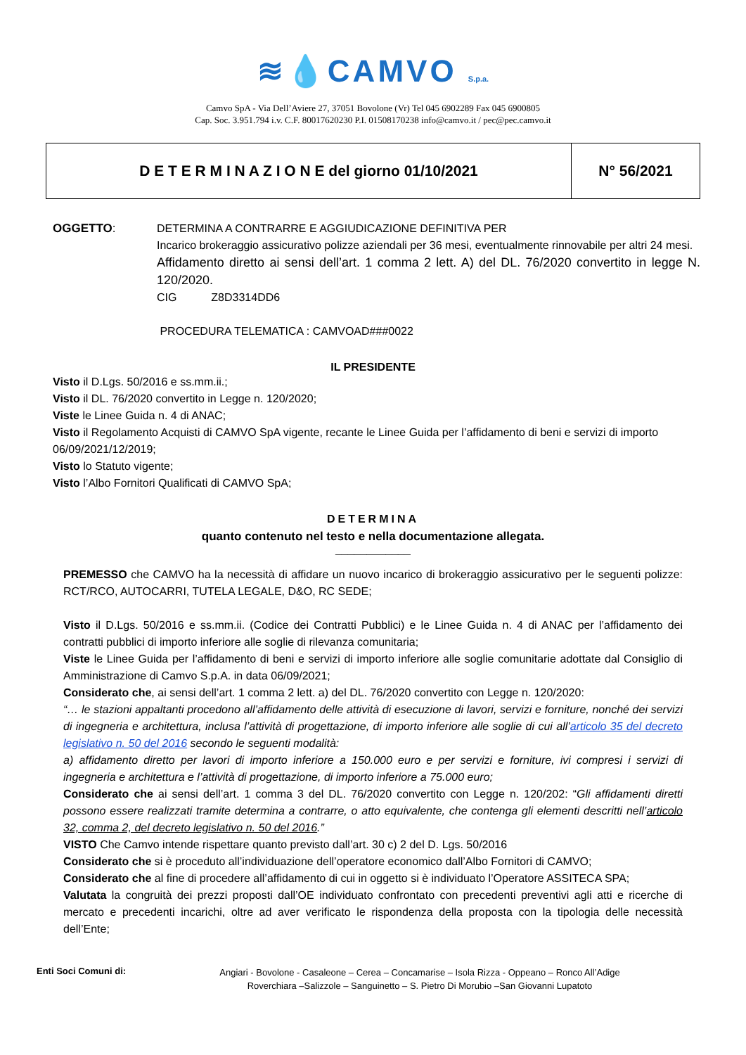≋💧CAMVO S.p.a.
Camvo SpA - Via Dell’Aviere 27, 37051 Bovolone (Vr) Tel 045 6902289 Fax 045 6900805
Cap. Soc. 3.951.794 i.v. C.F. 80017620230 P.I. 01508170238 info@camvo.it / pec@pec.camvo.it
| D E T E R M I N A Z I O N E del giorno 01/10/2021 | N° 56/2021 |
OGGETTO: DETERMINA A CONTRARRE E AGGIUDICAZIONE DEFINITIVA PER
Incarico brokeraggio assicurativo polizze aziendali per 36 mesi, eventualmente rinnovabile per altri 24 mesi.
Affidamento diretto ai sensi dell’art. 1 comma 2 lett. A) del DL. 76/2020 convertito in legge N. 120/2020.
CIG Z8D3314DD6
PROCEDURA TELEMATICA : CAMVOAD###0022
IL PRESIDENTE
Visto il D.Lgs. 50/2016 e ss.mm.ii.;
Visto il DL. 76/2020 convertito in Legge n. 120/2020;
Viste le Linee Guida n. 4 di ANAC;
Visto il Regolamento Acquisti di CAMVO SpA vigente, recante le Linee Guida per l’affidamento di beni e servizi di importo 06/09/2021/12/2019;
Visto lo Statuto vigente;
Visto l’Albo Fornitori Qualificati di CAMVO SpA;
DETERMINA
quanto contenuto nel testo e nella documentazione allegata.
____________
PREMESSO che CAMVO ha la necessità di affidare un nuovo incarico di brokeraggio assicurativo per le seguenti polizze: RCT/RCO, AUTOCARRI, TUTELA LEGALE, D&O, RC SEDE;
Visto il D.Lgs. 50/2016 e ss.mm.ii. (Codice dei Contratti Pubblici) e le Linee Guida n. 4 di ANAC per l’affidamento dei contratti pubblici di importo inferiore alle soglie di rilevanza comunitaria;
Viste le Linee Guida per l’affidamento di beni e servizi di importo inferiore alle soglie comunitarie adottate dal Consiglio di Amministrazione di Camvo S.p.A. in data 06/09/2021;
Considerato che, ai sensi dell’art. 1 comma 2 lett. a) del DL. 76/2020 convertito con Legge n. 120/2020:
“… le stazioni appaltanti procedono all’affidamento delle attività di esecuzione di lavori, servizi e forniture, nonché dei servizi di ingegneria e architettura, inclusa l’attività di progettazione, di importo inferiore alle soglie di cui all’articolo 35 del decreto legislativo n. 50 del 2016 secondo le seguenti modalità:
a) affidamento diretto per lavori di importo inferiore a 150.000 euro e per servizi e forniture, ivi compresi i servizi di ingegneria e architettura e l’attività di progettazione, di importo inferiore a 75.000 euro;
Considerato che ai sensi dell’art. 1 comma 3 del DL. 76/2020 convertito con Legge n. 120/202: “Gli affidamenti diretti possono essere realizzati tramite determina a contrarre, o atto equivalente, che contenga gli elementi descritti nell’articolo 32, comma 2, del decreto legislativo n. 50 del 2016.”
VISTO Che Camvo intende rispettare quanto previsto dall’art. 30 c) 2 del D. Lgs. 50/2016
Considerato che si è proceduto all’individuazione dell’operatore economico dall’Albo Fornitori di CAMVO;
Considerato che al fine di procedere all’affidamento di cui in oggetto si è individuato l’Operatore ASSITECA SPA;
Valutata la congruità dei prezzi proposti dall’OE individuato confrontato con precedenti preventivi agli atti e ricerche di mercato e precedenti incarichi, oltre ad aver verificato le rispondenza della proposta con la tipologia delle necessità dell’Ente;
Enti Soci Comuni di:
Angiari - Bovolone - Casaleone – Cerea – Concamarise – Isola Rizza - Oppeano – Ronco All’Adige
Roverchiara –Salizzole – Sanguinetto – S. Pietro Di Morubio –San Giovanni Lupatoto